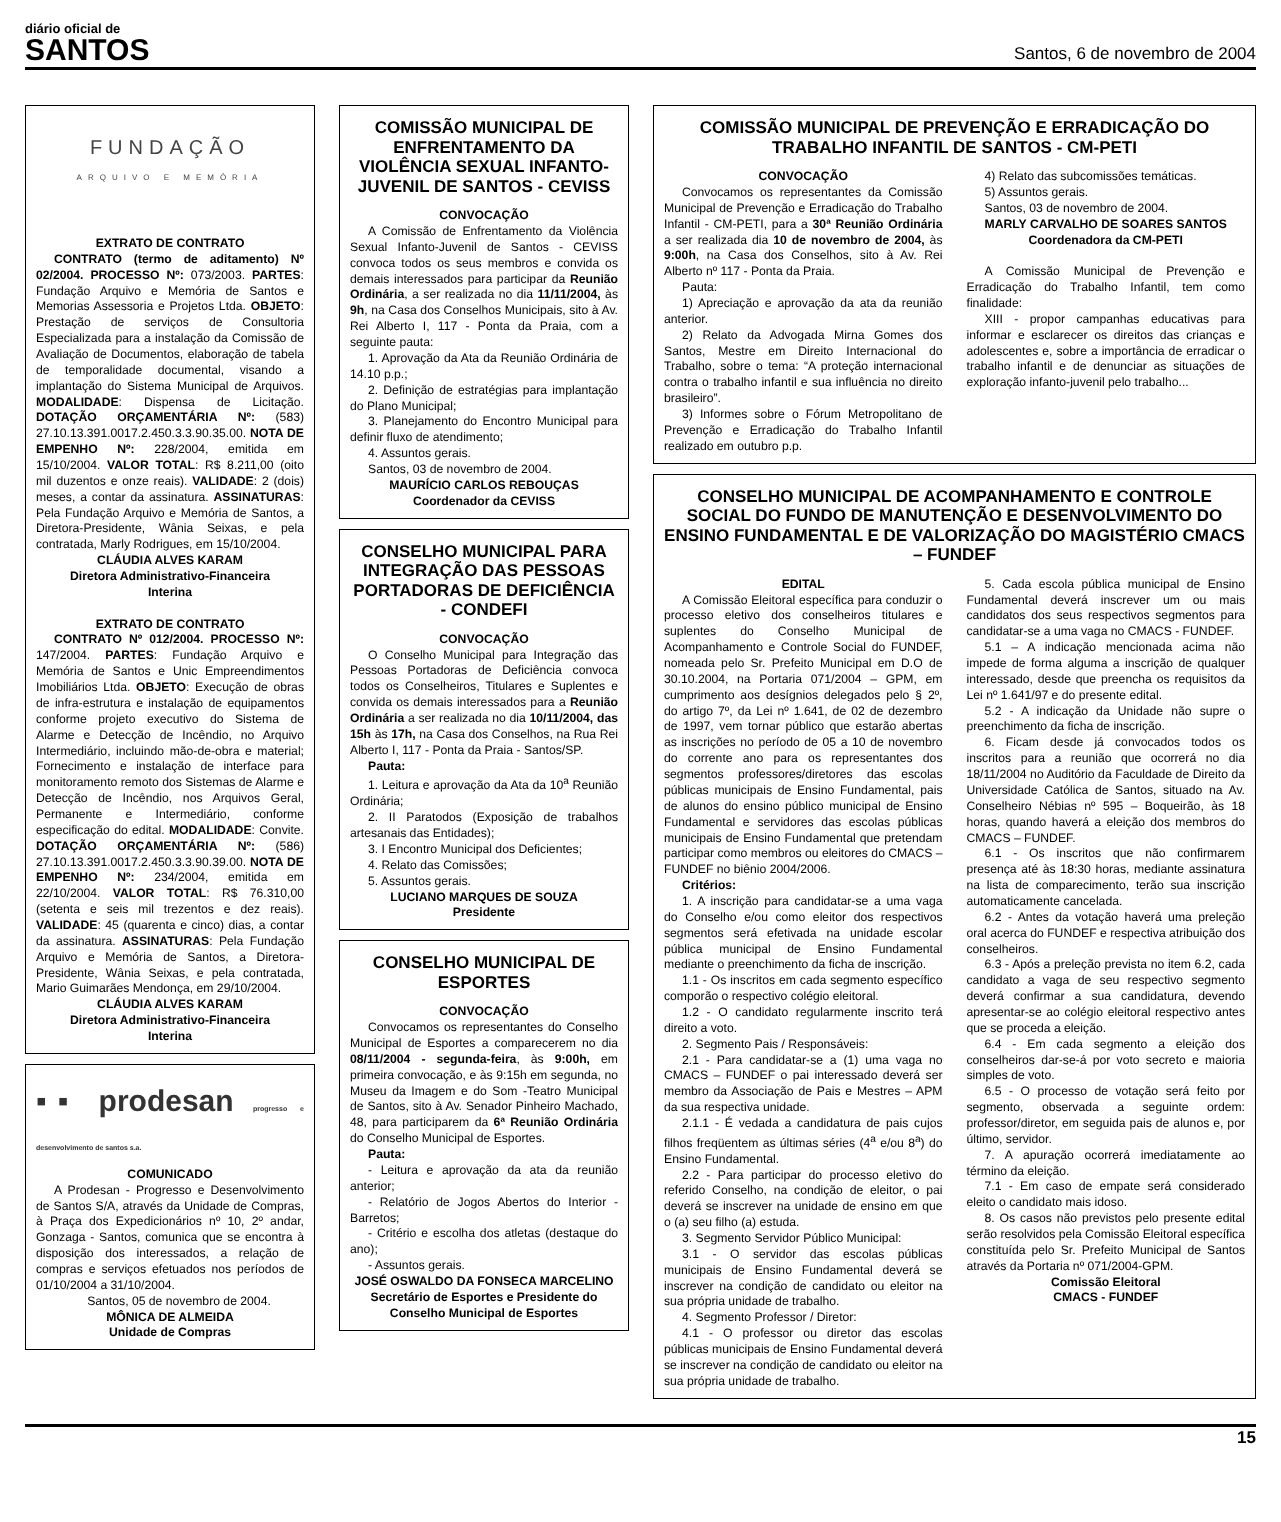diário oficial de
SANTOS
Santos, 6 de novembro de 2004
FUNDAÇÃO
ARQUIVO E MEMÓRIA
EXTRATO DE CONTRATO
CONTRATO (termo de aditamento) Nº 02/2004. PROCESSO Nº: 073/2003. PARTES: Fundação Arquivo e Memória de Santos e Memorias Assessoria e Projetos Ltda. OBJETO: Prestação de serviços de Consultoria Especializada para a instalação da Comissão de Avaliação de Documentos, elaboração de tabela de temporalidade documental, visando a implantação do Sistema Municipal de Arquivos. MODALIDADE: Dispensa de Licitação. DOTAÇÃO ORÇAMENTÁRIA Nº: (583) 27.10.13.391.0017.2.450.3.3.90.35.00. NOTA DE EMPENHO Nº: 228/2004, emitida em 15/10/2004. VALOR TOTAL: R$ 8.211,00 (oito mil duzentos e onze reais). VALIDADE: 2 (dois) meses, a contar da assinatura. ASSINATURAS: Pela Fundação Arquivo e Memória de Santos, a Diretora-Presidente, Wânia Seixas, e pela contratada, Marly Rodrigues, em 15/10/2004.
CLÁUDIA ALVES KARAM
Diretora Administrativo-Financeira
Interina
EXTRATO DE CONTRATO
CONTRATO Nº 012/2004. PROCESSO Nº: 147/2004. PARTES: Fundação Arquivo e Memória de Santos e Unic Empreendimentos Imobiliários Ltda. OBJETO: Execução de obras de infra-estrutura e instalação de equipamentos conforme projeto executivo do Sistema de Alarme e Detecção de Incêndio, no Arquivo Intermediário, incluindo mão-de-obra e material; Fornecimento e instalação de interface para monitoramento remoto dos Sistemas de Alarme e Detecção de Incêndio, nos Arquivos Geral, Permanente e Intermediário, conforme especificação do edital. MODALIDADE: Convite. DOTAÇÃO ORÇAMENTÁRIA Nº: (586) 27.10.13.391.0017.2.450.3.3.90.39.00. NOTA DE EMPENHO Nº: 234/2004, emitida em 22/10/2004. VALOR TOTAL: R$ 76.310,00 (setenta e seis mil trezentos e dez reais). VALIDADE: 45 (quarenta e cinco) dias, a contar da assinatura. ASSINATURAS: Pela Fundação Arquivo e Memória de Santos, a Diretora-Presidente, Wânia Seixas, e pela contratada, Mario Guimarães Mendonça, em 29/10/2004.
CLÁUDIA ALVES KARAM
Diretora Administrativo-Financeira
Interina
▪▪ prodesan progresso e desenvolvimento de santos s.a.
COMUNICADO
A Prodesan - Progresso e Desenvolvimento de Santos S/A, através da Unidade de Compras, à Praça dos Expedicionários nº 10, 2º andar, Gonzaga - Santos, comunica que se encontra à disposição dos interessados, a relação de compras e serviços efetuados nos períodos de 01/10/2004 a 31/10/2004.
Santos, 05 de novembro de 2004.
MÔNICA DE ALMEIDA
Unidade de Compras
COMISSÃO MUNICIPAL DE ENFRENTAMENTO DA VIOLÊNCIA SEXUAL INFANTO-JUVENIL DE SANTOS - CEVISS
CONVOCAÇÃO
A Comissão de Enfrentamento da Violência Sexual Infanto-Juvenil de Santos - CEVISS convoca todos os seus membros e convida os demais interessados para participar da Reunião Ordinária, a ser realizada no dia 11/11/2004, às 9h, na Casa dos Conselhos Municipais, sito à Av. Rei Alberto I, 117 - Ponta da Praia, com a seguinte pauta:
1. Aprovação da Ata da Reunião Ordinária de 14.10 p.p.;
2. Definição de estratégias para implantação do Plano Municipal;
3. Planejamento do Encontro Municipal para definir fluxo de atendimento;
4. Assuntos gerais.
Santos, 03 de novembro de 2004.
MAURÍCIO CARLOS REBOUÇAS
Coordenador da CEVISS
CONSELHO MUNICIPAL PARA INTEGRAÇÃO DAS PESSOAS PORTADORAS DE DEFICIÊNCIA - CONDEFI
CONVOCAÇÃO
O Conselho Municipal para Integração das Pessoas Portadoras de Deficiência convoca todos os Conselheiros, Titulares e Suplentes e convida os demais interessados para a Reunião Ordinária a ser realizada no dia 10/11/2004, das 15h às 17h, na Casa dos Conselhos, na Rua Rei Alberto I, 117 - Ponta da Praia - Santos/SP.
Pauta:
1. Leitura e aprovação da Ata da 10<sup>a</sup> Reunião Ordinária;
2. II Paratodos (Exposição de trabalhos artesanais das Entidades);
3. I Encontro Municipal dos Deficientes;
4. Relato das Comissões;
5. Assuntos gerais.
LUCIANO MARQUES DE SOUZA
Presidente
CONSELHO MUNICIPAL DE ESPORTES
CONVOCAÇÃO
Convocamos os representantes do Conselho Municipal de Esportes a comparecerem no dia 08/11/2004 - segunda-feira, às 9:00h, em primeira convocação, e às 9:15h em segunda, no Museu da Imagem e do Som -Teatro Municipal de Santos, sito à Av. Senador Pinheiro Machado, 48, para participarem da 6ª Reunião Ordinária do Conselho Municipal de Esportes.
Pauta:
- Leitura e aprovação da ata da reunião anterior;
- Relatório de Jogos Abertos do Interior - Barretos;
- Critério e escolha dos atletas (destaque do ano);
- Assuntos gerais.
JOSÉ OSWALDO DA FONSECA MARCELINO
Secretário de Esportes e Presidente do Conselho Municipal de Esportes
COMISSÃO MUNICIPAL DE PREVENÇÃO E ERRADICAÇÃO DO TRABALHO INFANTIL DE SANTOS - CM-PETI
CONVOCAÇÃO
Convocamos os representantes da Comissão Municipal de Prevenção e Erradicação do Trabalho Infantil - CM-PETI, para a 30ª Reunião Ordinária a ser realizada dia 10 de novembro de 2004, às 9:00h, na Casa dos Conselhos, sito à Av. Rei Alberto nº 117 - Ponta da Praia.
Pauta:
1) Apreciação e aprovação da ata da reunião anterior.
2) Relato da Advogada Mirna Gomes dos Santos, Mestre em Direito Internacional do Trabalho, sobre o tema: “A proteção internacional contra o trabalho infantil e sua influência no direito brasileiro”.
3) Informes sobre o Fórum Metropolitano de Prevenção e Erradicação do Trabalho Infantil realizado em outubro p.p.
4) Relato das subcomissões temáticas.
5) Assuntos gerais.
Santos, 03 de novembro de 2004.
MARLY CARVALHO DE SOARES SANTOS
Coordenadora da CM-PETI
A Comissão Municipal de Prevenção e Erradicação do Trabalho Infantil, tem como finalidade:
XIII - propor campanhas educativas para informar e esclarecer os direitos das crianças e adolescentes e, sobre a importância de erradicar o trabalho infantil e de denunciar as situações de exploração infanto-juvenil pelo trabalho...
CONSELHO MUNICIPAL DE ACOMPANHAMENTO E CONTROLE SOCIAL DO FUNDO DE MANUTENÇÃO E DESENVOLVIMENTO DO ENSINO FUNDAMENTAL E DE VALORIZAÇÃO DO MAGISTÉRIO CMACS – FUNDEF
EDITAL
A Comissão Eleitoral específica para conduzir o processo eletivo dos conselheiros titulares e suplentes do Conselho Municipal de Acompanhamento e Controle Social do FUNDEF, nomeada pelo Sr. Prefeito Municipal em D.O de 30.10.2004, na Portaria 071/2004 – GPM, em cumprimento aos desígnios delegados pelo § 2º, do artigo 7º, da Lei nº 1.641, de 02 de dezembro de 1997, vem tornar público que estarão abertas as inscrições no período de 05 a 10 de novembro do corrente ano para os representantes dos segmentos professores/diretores das escolas públicas municipais de Ensino Fundamental, pais de alunos do ensino público municipal de Ensino Fundamental e servidores das escolas públicas municipais de Ensino Fundamental que pretendam participar como membros ou eleitores do CMACS – FUNDEF no biênio 2004/2006.
Critérios:
1. A inscrição para candidatar-se a uma vaga do Conselho e/ou como eleitor dos respectivos segmentos será efetivada na unidade escolar pública municipal de Ensino Fundamental mediante o preenchimento da ficha de inscrição.
1.1 - Os inscritos em cada segmento específico comporão o respectivo colégio eleitoral.
1.2 - O candidato regularmente inscrito terá direito a voto.
2. Segmento Pais / Responsáveis:
2.1 - Para candidatar-se a (1) uma vaga no CMACS – FUNDEF o pai interessado deverá ser membro da Associação de Pais e Mestres – APM da sua respectiva unidade.
2.1.1 - É vedada a candidatura de pais cujos filhos freqüentem as últimas séries (4<sup>a</sup> e/ou 8<sup>a</sup>) do Ensino Fundamental.
2.2 - Para participar do processo eletivo do referido Conselho, na condição de eleitor, o pai deverá se inscrever na unidade de ensino em que o (a) seu filho (a) estuda.
3. Segmento Servidor Público Municipal:
3.1 - O servidor das escolas públicas municipais de Ensino Fundamental deverá se inscrever na condição de candidato ou eleitor na sua própria unidade de trabalho.
4. Segmento Professor / Diretor:
4.1 - O professor ou diretor das escolas públicas municipais de Ensino Fundamental deverá se inscrever na condição de candidato ou eleitor na sua própria unidade de trabalho.
5. Cada escola pública municipal de Ensino Fundamental deverá inscrever um ou mais candidatos dos seus respectivos segmentos para candidatar-se a uma vaga no CMACS - FUNDEF.
5.1 – A indicação mencionada acima não impede de forma alguma a inscrição de qualquer interessado, desde que preencha os requisitos da Lei nº 1.641/97 e do presente edital.
5.2 - A indicação da Unidade não supre o preenchimento da ficha de inscrição.
6. Ficam desde já convocados todos os inscritos para a reunião que ocorrerá no dia 18/11/2004 no Auditório da Faculdade de Direito da Universidade Católica de Santos, situado na Av. Conselheiro Nébias nº 595 – Boqueirão, às 18 horas, quando haverá a eleição dos membros do CMACS – FUNDEF.
6.1 - Os inscritos que não confirmarem presença até às 18:30 horas, mediante assinatura na lista de comparecimento, terão sua inscrição automaticamente cancelada.
6.2 - Antes da votação haverá uma preleção oral acerca do FUNDEF e respectiva atribuição dos conselheiros.
6.3 - Após a preleção prevista no item 6.2, cada candidato a vaga de seu respectivo segmento deverá confirmar a sua candidatura, devendo apresentar-se ao colégio eleitoral respectivo antes que se proceda a eleição.
6.4 - Em cada segmento a eleição dos conselheiros dar-se-á por voto secreto e maioria simples de voto.
6.5 - O processo de votação será feito por segmento, observada a seguinte ordem: professor/diretor, em seguida pais de alunos e, por último, servidor.
7. A apuração ocorrerá imediatamente ao término da eleição.
7.1 - Em caso de empate será considerado eleito o candidato mais idoso.
8. Os casos não previstos pelo presente edital serão resolvidos pela Comissão Eleitoral específica constituída pelo Sr. Prefeito Municipal de Santos através da Portaria nº 071/2004-GPM.
Comissão Eleitoral
CMACS - FUNDEF
15